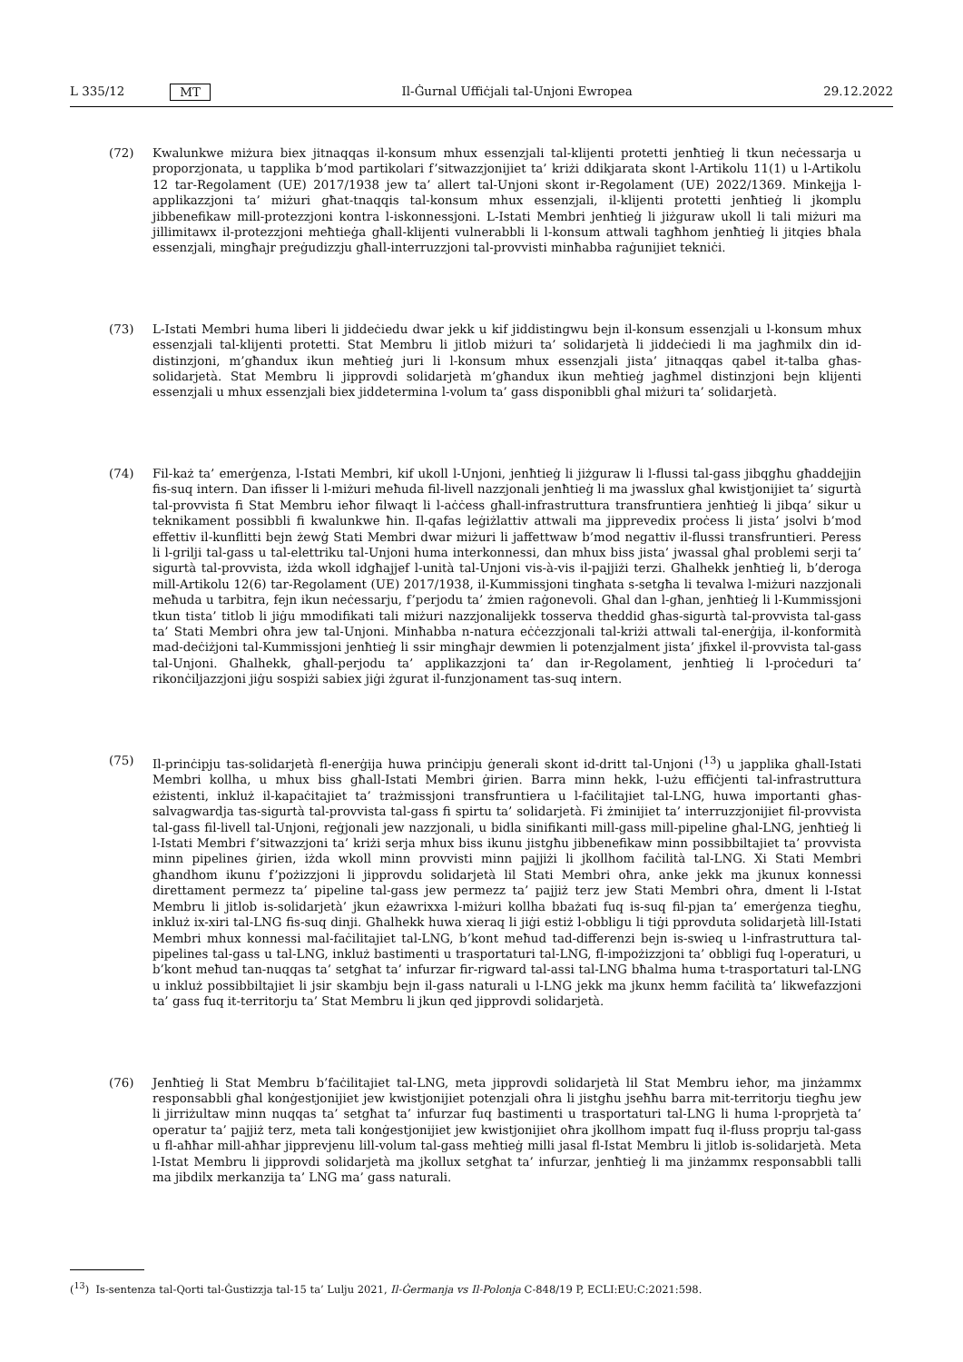L 335/12 MT Il-Ġurnal Uffiċjali tal-Unjoni Ewropea 29.12.2022
(72) Kwalunkwe miżura biex jitnaqqas il-konsum mhux essenzjali tal-klijenti protetti jenħtieġ li tkun neċessarja u proporzjonata, u tapplika b’mod partikolari f’sitwazzjonijiet ta’ kriżi ddikjarata skont l-Artikolu 11(1) u l-Artikolu 12 tar-Regolament (UE) 2017/1938 jew ta’ allert tal-Unjoni skont ir-Regolament (UE) 2022/1369. Minkejja l-applikazzjoni ta’ miżuri għat-tnaqqis tal-konsum mhux essenzjali, il-klijenti protetti jenħtieġ li jkomplu jibbenefikaw mill-protezzjoni kontra l-iskonnessjoni. L-Istati Membri jenħtieġ li jiżguraw ukoll li tali miżuri ma jillimitawx il-protezzjoni meħtieġa għall-klijenti vulnerabbli li l-konsum attwali tagħhom jenħtieġ li jitqies bħala essenzjali, mingħajr preġudizzju għall-interruzzjoni tal-provvisti minħabba raġunijiet tekniċi.
(73) L-Istati Membri huma liberi li jiddeċiedu dwar jekk u kif jiddistingwu bejn il-konsum essenzjali u l-konsum mhux essenzjali tal-klijenti protetti. Stat Membru li jitlob miżuri ta’ solidarjetà li jiddeċiedi li ma jagħmilx din id-distinzjoni, m’għandux ikun meħtieġ juri li l-konsum mhux essenzjali jista’ jitnaqqas qabel it-talba għas-solidarjetà. Stat Membru li jipprovdi solidarjetà m’għandux ikun meħtieġ jagħmel distinzjoni bejn klijenti essenzjali u mhux essenzjali biex jiddetermina l-volum ta’ gass disponibbli għal miżuri ta’ solidarjetà.
(74) Fil-każ ta’ emerġenza, l-Istati Membri, kif ukoll l-Unjoni, jenħtieġ li jiżguraw li l-flussi tal-gass jibqgħu għaddejjin fis-suq intern. Dan ifisser li l-miżuri meħuda fil-livell nazzjonali jenħtieġ li ma jwasslux għal kwistjonijiet ta’ sigurtà tal-provvista fi Stat Membru ieħor filwaqt li l-aċċess għall-infrastruttura transfruntiera jenħtieġ li jibqa’ sikur u teknikament possibbli fi kwalunkwe ħin. Il-qafas leġiżlattiv attwali ma jipprevedix proċess li jista’ jsolvi b’mod effettiv il-kunflitti bejn żewġ Stati Membri dwar miżuri li jaffettwaw b’mod negattiv il-flussi transfruntieri. Peress li l-grilji tal-gass u tal-elettriku tal-Unjoni huma interkonnessi, dan mhux biss jista’ jwassal għal problemi serji ta’ sigurtà tal-provvista, iżda wkoll idgħajjef l-unità tal-Unjoni vis-à-vis il-pajjiżi terzi. Għalhekk jenħtieġ li, b’deroga mill-Artikolu 12(6) tar-Regolament (UE) 2017/1938, il-Kummissjoni tingħata s-setgħa li tevalwa l-miżuri nazzjonali meħuda u tarbitra, fejn ikun neċessarju, f’perjodu ta’ żmien raġonevoli. Għal dan l-għan, jenħtieġ li l-Kummissjoni tkun tista’ titlob li jiġu mmodifikati tali miżuri nazzjonalijekk tosserva theddid għas-sigurtà tal-provvista tal-gass ta’ Stati Membri oħra jew tal-Unjoni. Minħabba n-natura eċċezzjonali tal-kriżi attwali tal-enerġija, il-konformità mad-deċiżjoni tal-Kummissjoni jenħtieġ li ssir mingħajr dewmien li potenzjalment jista’ jfixkel il-provvista tal-gass tal-Unjoni. Għalhekk, għall-perjodu ta’ applikazzjoni ta’ dan ir-Regolament, jenħtieġ li l-proċeduri ta’ rikonċiljazzjoni jiġu sospiżi sabiex jiġi żgurat il-funzjonament tas-suq intern.
(75) Il-prinċipju tas-solidarjetà fl-enerġija huwa prinċipju ġenerali skont id-dritt tal-Unjoni (<sup>13</sup>) u japplika għall-Istati Membri kollha, u mhux biss għall-Istati Membri ġirien. Barra minn hekk, l-użu effiċjenti tal-infrastruttura eżistenti, inkluż il-kapaċitajiet ta’ trażmissjoni transfruntiera u l-faċilitajiet tal-LNG, huwa importanti għas-salvagwardja tas-sigurtà tal-provvista tal-gass fi spirtu ta’ solidarjetà. Fi żminijiet ta’ interruzzjonijiet fil-provvista tal-gass fil-livell tal-Unjoni, reġjonali jew nazzjonali, u bidla sinifikanti mill-gass mill-pipeline għal-LNG, jenħtieġ li l-Istati Membri f’sitwazzjoni ta’ kriżi serja mhux biss ikunu jistgħu jibbenefikaw minn possibbiltajiet ta’ provvista minn pipelines ġirien, iżda wkoll minn provvisti minn pajjiżi li jkollhom faċilità tal-LNG. Xi Stati Membri għandhom ikunu f’pożizzjoni li jipprovdu solidarjetà lil Stati Membri oħra, anke jekk ma jkunux konnessi direttament permezz ta’ pipeline tal-gass jew permezz ta’ pajjiż terz jew Stati Membri oħra, dment li l-Istat Membru li jitlob is-solidarjetà’ jkun eżawrixxa l-miżuri kollha bbażati fuq is-suq fil-pjan ta’ emerġenza tiegħu, inkluż ix-xiri tal-LNG fis-suq dinji. Għalhekk huwa xieraq li jiġi estiż l-obbligu li tiġi pprovduta solidarjetà lill-Istati Membri mhux konnessi mal-faċilitajiet tal-LNG, b’kont meħud tad-differenzi bejn is-swieq u l-infrastruttura tal-pipelines tal-gass u tal-LNG, inkluż bastimenti u trasportaturi tal-LNG, fl-impożizzjoni ta’ obbligi fuq l-operaturi, u b’kont meħud tan-nuqqas ta’ setgħat ta’ infurzar fir-rigward tal-assi tal-LNG bħalma huma t-trasportaturi tal-LNG u inkluż possibbiltajiet li jsir skambju bejn il-gass naturali u l-LNG jekk ma jkunx hemm faċilità ta’ likwefazzjoni ta’ gass fuq it-territorju ta’ Stat Membru li jkun qed jipprovdi solidarjetà.
(76) Jenħtieġ li Stat Membru b’faċilitajiet tal-LNG, meta jipprovdi solidarjetà lil Stat Membru ieħor, ma jinżammx responsabbli għal konġestjonijiet jew kwistjonijiet potenzjali oħra li jistgħu jseħħu barra mit-territorju tiegħu jew li jirriżultaw minn nuqqas ta’ setgħat ta’ infurzar fuq bastimenti u trasportaturi tal-LNG li huma l-proprjetà ta’ operatur ta’ pajjiż terz, meta tali konġestjonijiet jew kwistjonijiet oħra jkollhom impatt fuq il-fluss proprju tal-gass u fl-aħħar mill-aħħar jipprevjenu lill-volum tal-gass meħtieġ milli jasal fl-Istat Membru li jitlob is-solidarjetà. Meta l-Istat Membru li jipprovdi solidarjetà ma jkollux setgħat ta’ infurzar, jenħtieġ li ma jinżammx responsabbli talli ma jibdilx merkanzija ta’ LNG ma’ gass naturali.
(<sup>13</sup>) Is-sentenza tal-Qorti tal-Ġustizzja tal-15 ta’ Lulju 2021, Il-Ġermanja vs Il-Polonja C-848/19 P, ECLI:EU:C:2021:598.